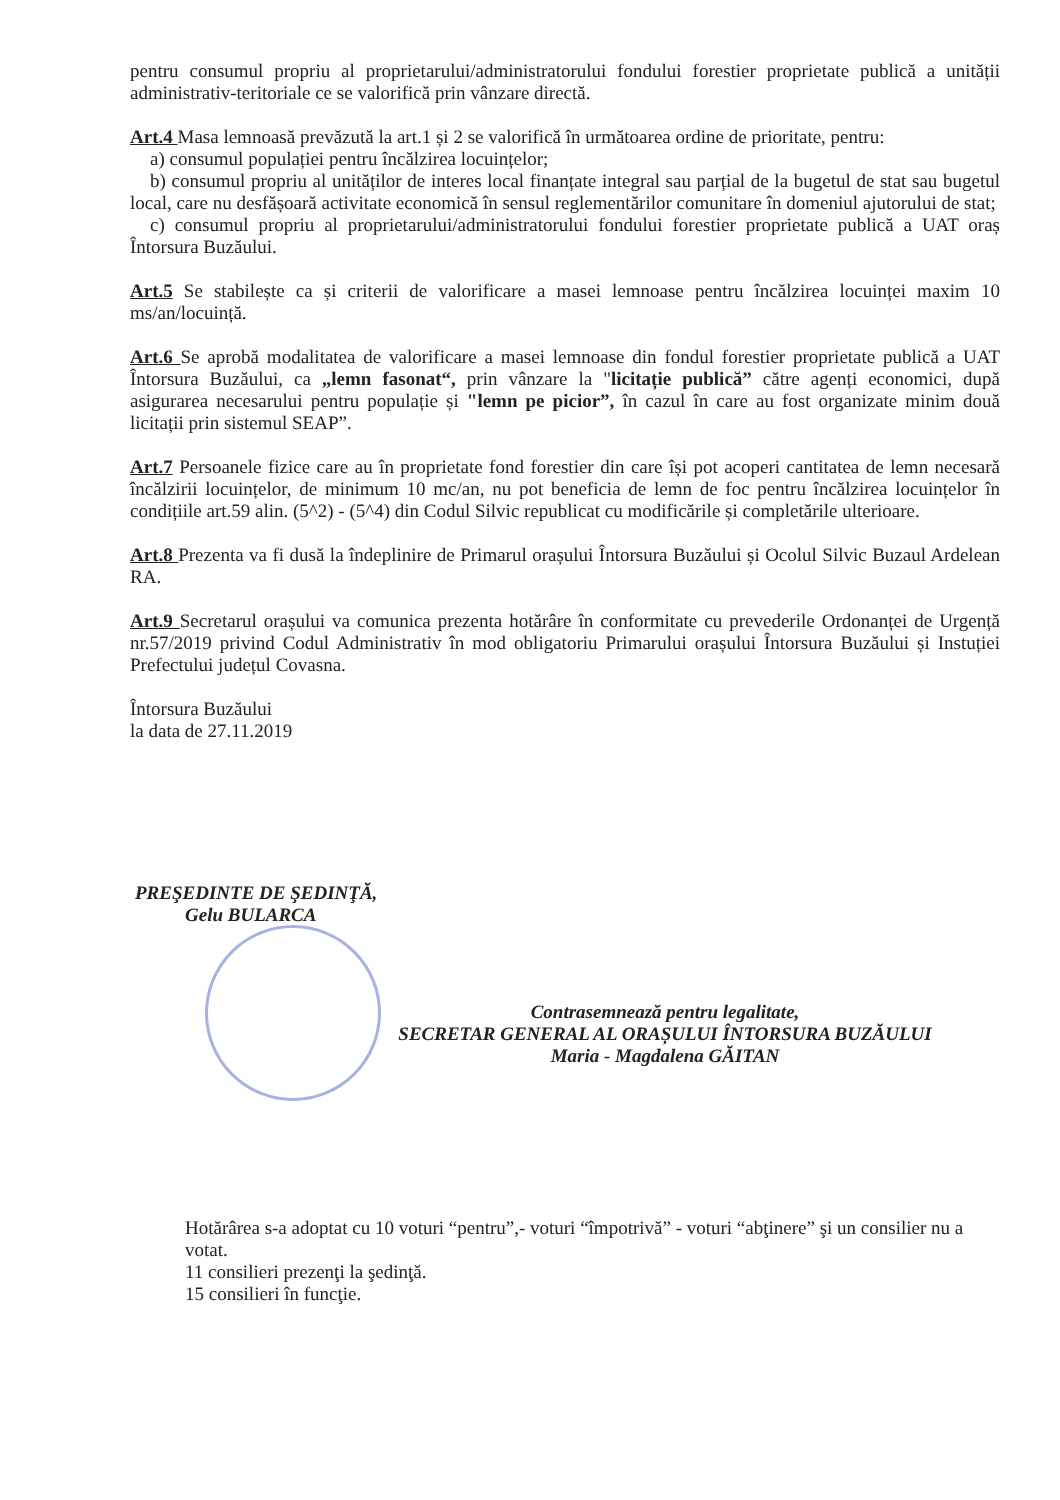pentru consumul propriu al proprietarului/administratorului fondului forestier proprietate publică a unității administrativ-teritoriale ce se valorifică prin vânzare directă.
Art.4 Masa lemnoasă prevăzută la art.1 și 2 se valorifică în următoarea ordine de prioritate, pentru:
a) consumul populației pentru încălzirea locuințelor;
b) consumul propriu al unităților de interes local finanțate integral sau parțial de la bugetul de stat sau bugetul local, care nu desfășoară activitate economică în sensul reglementărilor comunitare în domeniul ajutorului de stat;
c) consumul propriu al proprietarului/administratorului fondului forestier proprietate publică a UAT oraș Întorsura Buzăului.
Art.5 Se stabilește ca și criterii de valorificare a masei lemnoase pentru încălzirea locuinței maxim 10 ms/an/locuință.
Art.6 Se aprobă modalitatea de valorificare a masei lemnoase din fondul forestier proprietate publică a UAT Întorsura Buzăului, ca „lemn fasonat“, prin vânzare la "licitație publică” către agenți economici, după asigurarea necesarului pentru populație și "lemn pe picior”, în cazul în care au fost organizate minim două licitații prin sistemul SEAP”.
Art.7 Persoanele fizice care au în proprietate fond forestier din care își pot acoperi cantitatea de lemn necesară încălzirii locuințelor, de minimum 10 mc/an, nu pot beneficia de lemn de foc pentru încălzirea locuințelor în condițiile art.59 alin. (5^2) - (5^4) din Codul Silvic republicat cu modificările și completările ulterioare.
Art.8 Prezenta va fi dusă la îndeplinire de Primarul orașului Întorsura Buzăului și Ocolul Silvic Buzaul Ardelean RA.
Art.9 Secretarul orașului va comunica prezenta hotărâre în conformitate cu prevederile Ordonanței de Urgență nr.57/2019 privind Codul Administrativ în mod obligatoriu Primarului orașului Întorsura Buzăului și Instuției Prefectului județul Covasna.
Întorsura Buzăului
la data de 27.11.2019
PREŞEDINTE DE ŞEDINŢĂ,
Gelu BULARCA
Contrasemnează pentru legalitate,
SECRETAR GENERAL AL ORAȘULUI ÎNTORSURA BUZĂULUI
Maria - Magdalena GĂITAN
Hotărârea s-a adoptat cu 10 voturi “pentru”,- voturi “împotrivă” - voturi “abţinere” şi un consilier nu a votat.
11 consilieri prezenţi la şedinţă.
15 consilieri în funcţie.